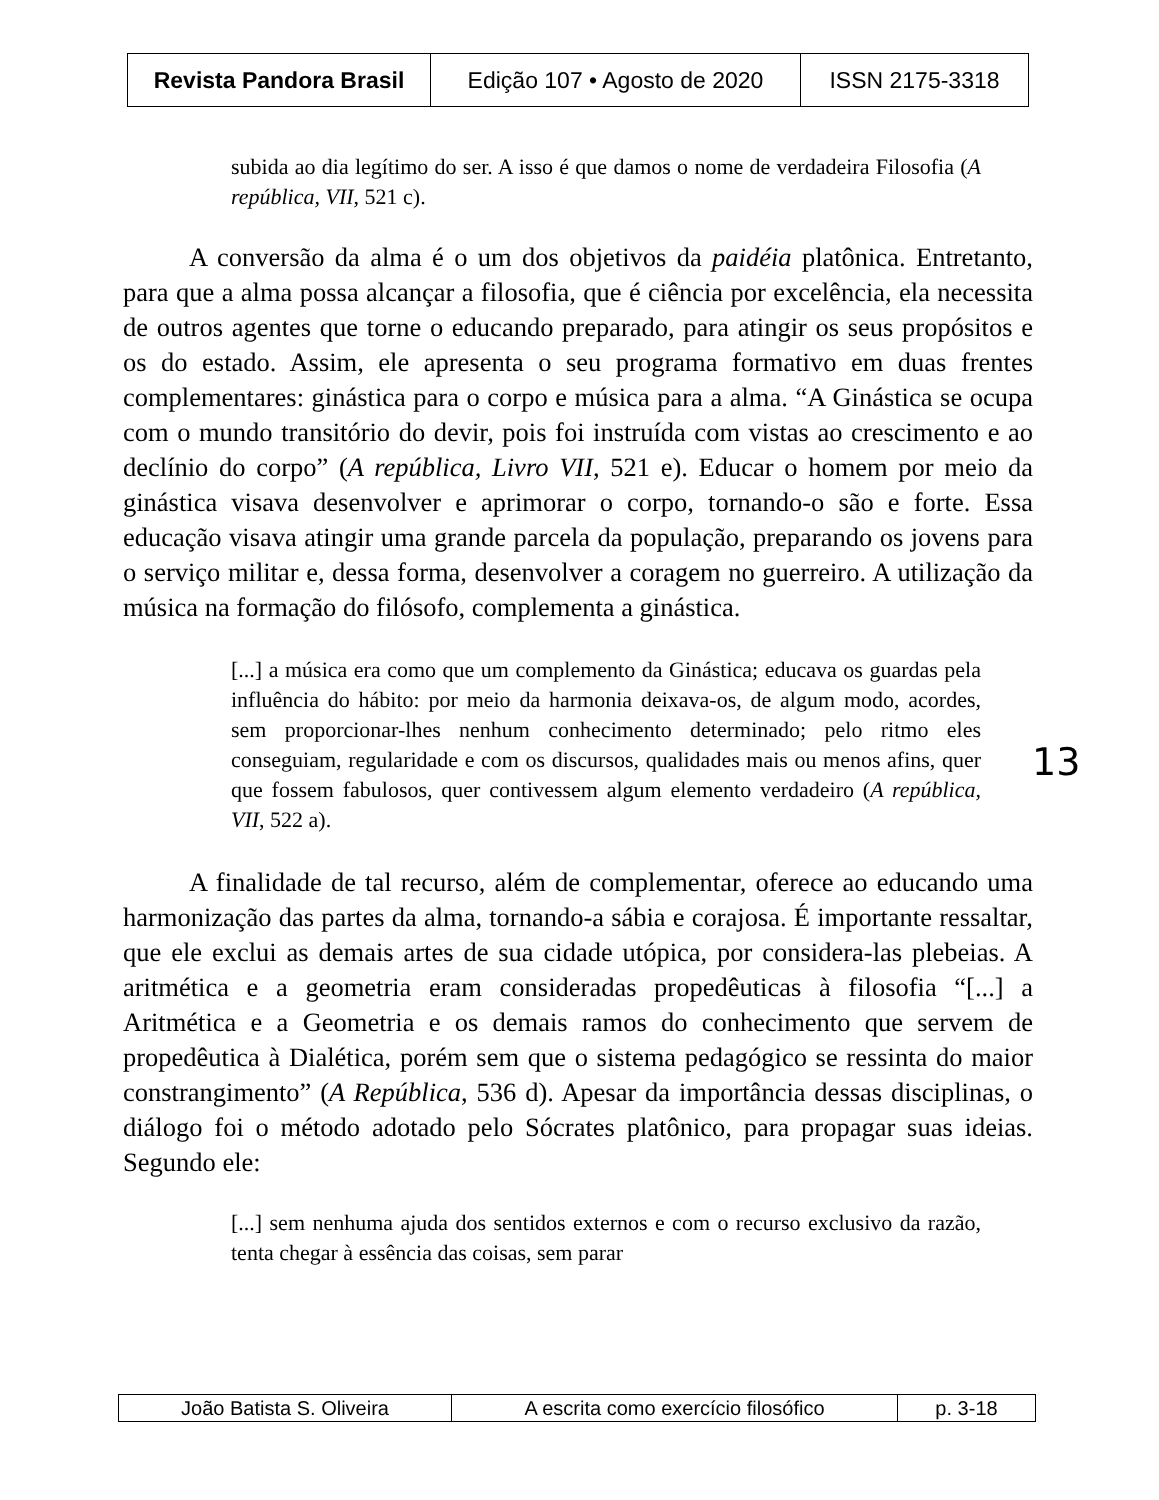| Revista Pandora Brasil | Edição 107 • Agosto de 2020 | ISSN 2175-3318 |
subida ao dia legítimo do ser. A isso é que damos o nome de verdadeira Filosofia (A república, VII, 521 c).
A conversão da alma é o um dos objetivos da paidéia platônica. Entretanto, para que a alma possa alcançar a filosofia, que é ciência por excelência, ela necessita de outros agentes que torne o educando preparado, para atingir os seus propósitos e os do estado. Assim, ele apresenta o seu programa formativo em duas frentes complementares: ginástica para o corpo e música para a alma. “A Ginástica se ocupa com o mundo transitório do devir, pois foi instruída com vistas ao crescimento e ao declínio do corpo” (A república, Livro VII, 521 e). Educar o homem por meio da ginástica visava desenvolver e aprimorar o corpo, tornando-o são e forte. Essa educação visava atingir uma grande parcela da população, preparando os jovens para o serviço militar e, dessa forma, desenvolver a coragem no guerreiro. A utilização da música na formação do filósofo, complementa a ginástica.
[...] a música era como que um complemento da Ginástica; educava os guardas pela influência do hábito: por meio da harmonia deixava-os, de algum modo, acordes, sem proporcionar-lhes nenhum conhecimento determinado; pelo ritmo eles conseguiam, regularidade e com os discursos, qualidades mais ou menos afins, quer que fossem fabulosos, quer contivessem algum elemento verdadeiro (A república, VII, 522 a).
A finalidade de tal recurso, além de complementar, oferece ao educando uma harmonização das partes da alma, tornando-a sábia e corajosa. É importante ressaltar, que ele exclui as demais artes de sua cidade utópica, por considera-las plebeias. A aritmética e a geometria eram consideradas propedêuticas à filosofia “[...] a Aritmética e a Geometria e os demais ramos do conhecimento que servem de propedêutica à Dialética, porém sem que o sistema pedagógico se ressinta do maior constrangimento” (A República, 536 d). Apesar da importância dessas disciplinas, o diálogo foi o método adotado pelo Sócrates platônico, para propagar suas ideias. Segundo ele:
[...] sem nenhuma ajuda dos sentidos externos e com o recurso exclusivo da razão, tenta chegar à essência das coisas, sem parar
13
| João Batista S. Oliveira | A escrita como exercício filosófico | p. 3-18 |